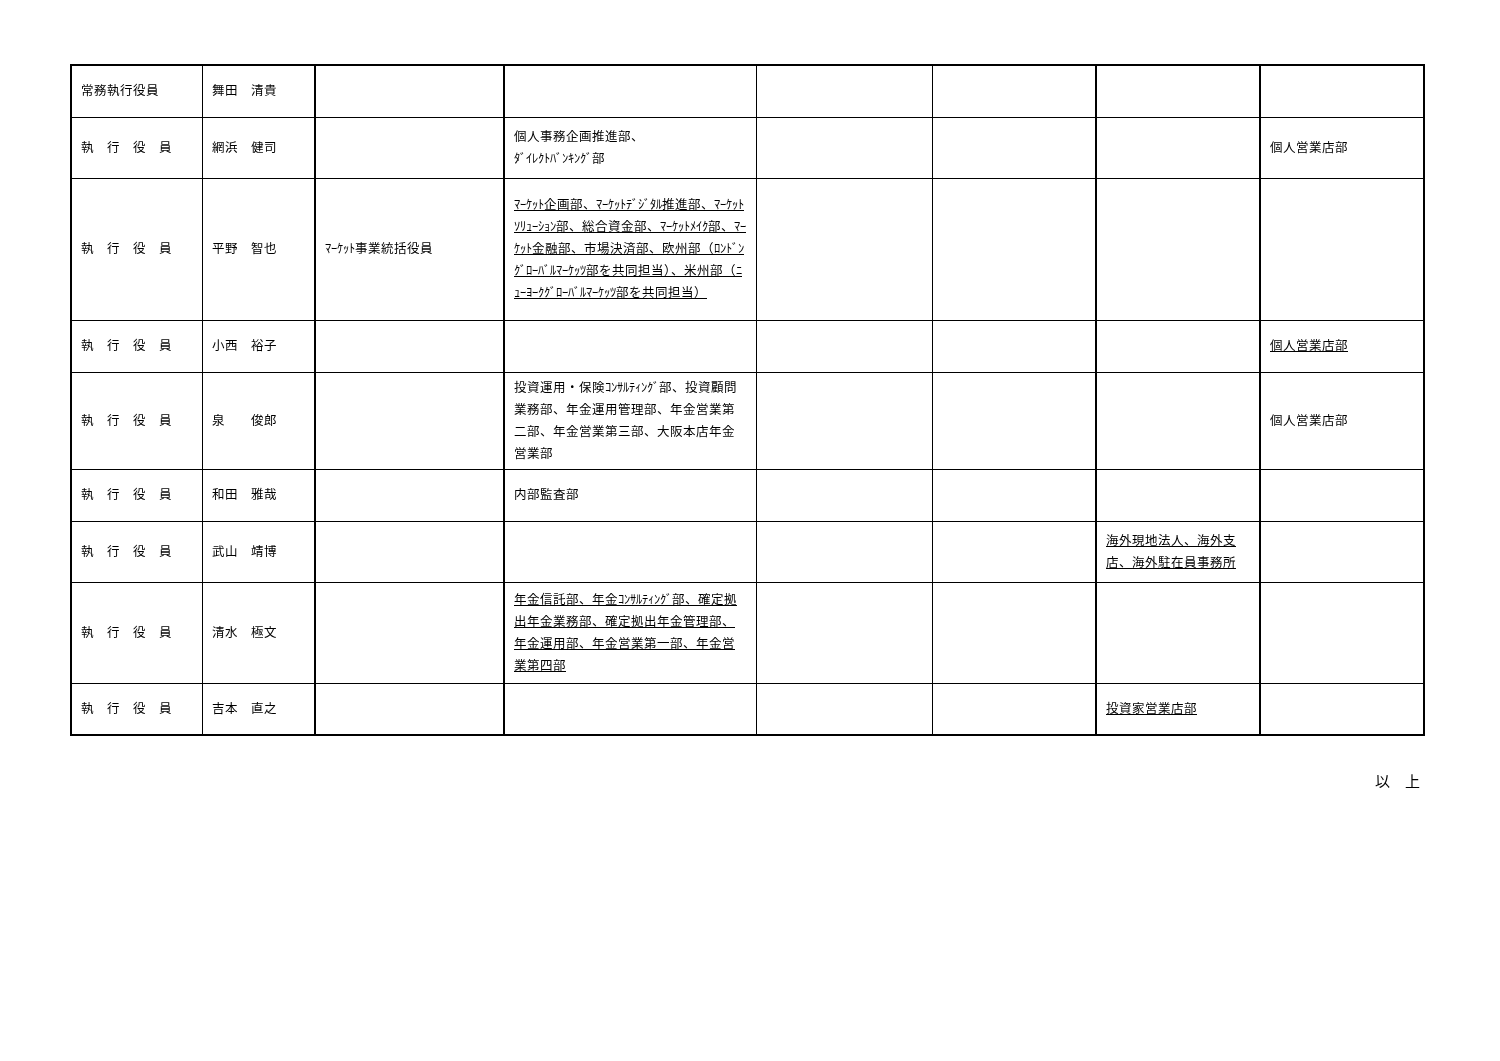| 常務執行役員 | 舞田 清貴 | | | | | | |
| 執 行 役 員 | 網浜 健司 | | 個人事務企画推進部、 ﾀﾞｲﾚｸﾄﾊﾞﾝｷﾝｸﾞ部 | | | | 個人営業店部 |
| 執 行 役 員 | 平野 智也 | ﾏｰｹｯﾄ事業統括役員 | ﾏｰｹｯﾄ企画部、ﾏｰｹｯﾄﾃﾞｼﾞﾀﾙ推進部、ﾏｰｹｯﾄｿﾘｭｰｼｮﾝ部、総合資金部、ﾏｰｹｯﾄﾒｲｸ部、ﾏｰｹｯﾄ金融部、市場決済部、欧州部（ﾛﾝﾄﾞﾝｸﾞﾛｰﾊﾞﾙﾏｰｹｯﾂ部を共同担当）、米州部（ﾆｭｰﾖｰｸｸﾞﾛｰﾊﾞﾙﾏｰｹｯﾂ部を共同担当） | | | | |
| 執 行 役 員 | 小西 裕子 | | | | | | 個人営業店部 |
| 執 行 役 員 | 泉 俊郎 | | 投資運用・保険ｺﾝｻﾙﾃｨﾝｸﾞ部、投資顧問業務部、年金運用管理部、年金営業第二部、年金営業第三部、大阪本店年金営業部 | | | | 個人営業店部 |
| 執 行 役 員 | 和田 雅哉 | | 内部監査部 | | | | |
| 執 行 役 員 | 武山 靖博 | | | | | 海外現地法人、海外支店、海外駐在員事務所 | |
| 執 行 役 員 | 清水 極文 | | 年金信託部、年金ｺﾝｻﾙﾃｨﾝｸﾞ部、確定拠出年金業務部、確定拠出年金管理部、年金運用部、年金営業第一部、年金営業第四部 | | | | |
| 執 行 役 員 | 吉本 直之 | | | | | 投資家営業店部 | |
以　上